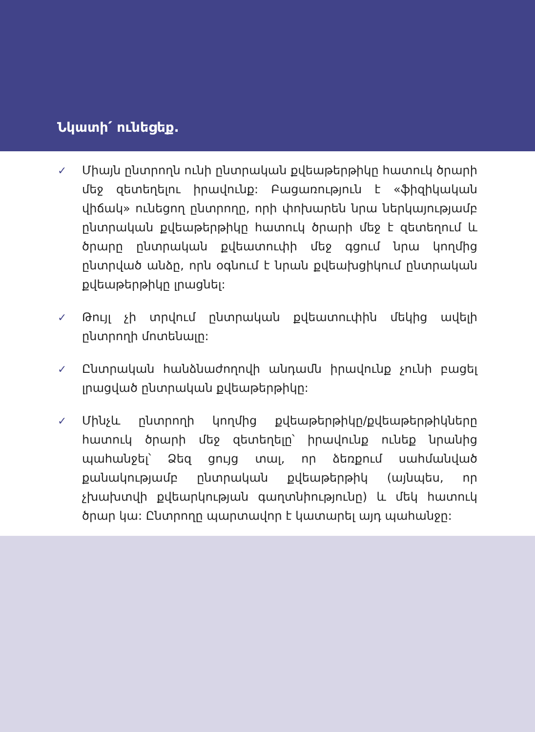Նկատի՛ ունեցեք.
✓ Միայն ընտրողն ունի ընտրական քվեաթերթիկը հատուկ ծրարի մեջ զետեղելու իրավունք: Բացառություն է «ֆիզիկական վիճակ» ունեցող ընտրողը, որի փոխարեն նրա ներկայությամբ ընտրական քվեաթերթիկը հատուկ ծրարի մեջ է զետեղում և ծրարը ընտրական քվեատուփի մեջ գցում նրա կողմից ընտրված անձը, որն օգնում է նրան քվեախցիկում ընտրական քվեաթերթիկը լրացնել:
✓ Թույլ չի տրվում ընտրական քվեատուփին մեկից ավելի ընտրողի մոտենալը:
✓ Ընտրական հանձնաժողովի անդամն իրավունք չունի բացել լրացված ընտրական քվեաթերթիկը:
✓ Մինչև ընտրողի կողմից քվեաթերթիկը/քվեաթերթիկները հատուկ ծրարի մեջ զետեղելը՝ իրավունք ունեք նրանից պահանջել՝ Ձեզ ցույց տալ, որ ձեռքում սահմանված քանակությամբ ընտրական քվեաթերթիկ (այնպես, որ չխախտվի քվեարկության գաղտնիությունը) և մեկ հատուկ ծրար կա: Ընտրողը պարտավոր է կատարել այդ պահանջը: